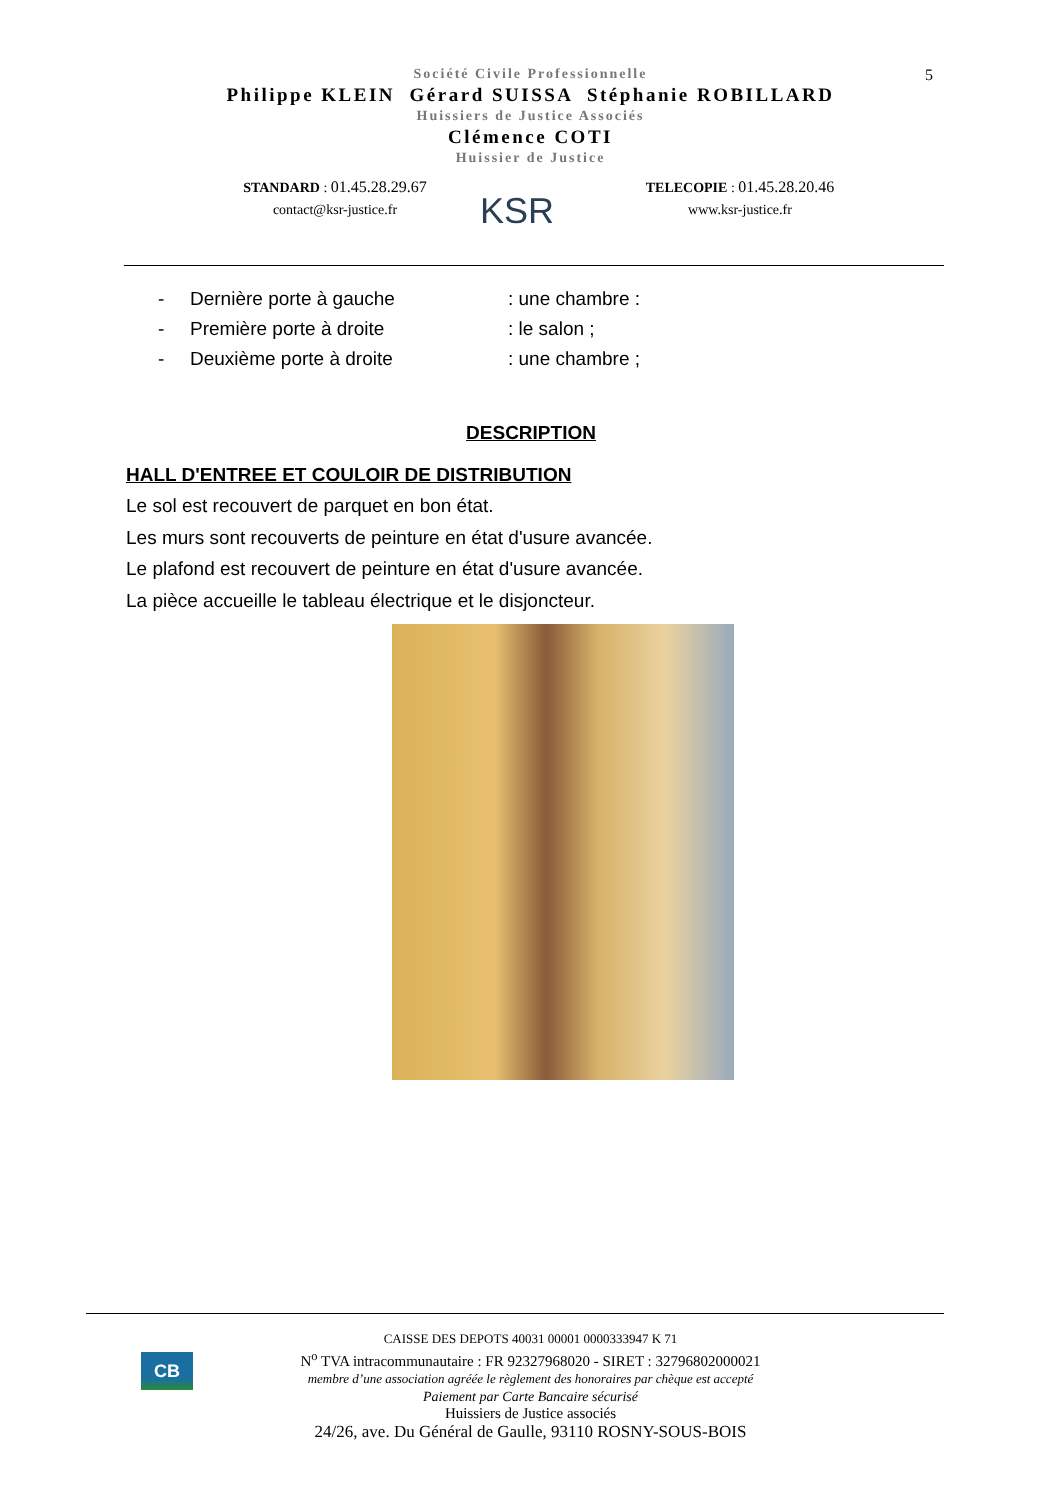Société Civile Professionnelle
Philippe KLEIN Gérard SUISSA Stéphanie ROBILLARD
Huissiers de Justice Associés
Clémence COTI
Huissier de Justice
5
STANDARD : 01.45.28.29.67
contact@ksr-justice.fr
KSR
TELECOPIE : 01.45.28.20.46
www.ksr-justice.fr
- Dernière porte à gauche: une chambre :
- Première porte à droite: le salon ;
- Deuxième porte à droite: une chambre ;
DESCRIPTION
HALL D'ENTREE ET COULOIR DE DISTRIBUTION
Le sol est recouvert de parquet en bon état.
Les murs sont recouverts de peinture en état d'usure avancée.
Le plafond est recouvert de peinture en état d'usure avancée.
La pièce accueille le tableau électrique et le disjoncteur.
CB
CAISSE DES DEPOTS 40031 00001 0000333947 K 71
N<sup>o</sup> TVA intracommunautaire : FR 92327968020 - SIRET : 32796802000021
membre d’une association agréée le règlement des honoraires par chèque est accepté
Paiement par Carte Bancaire sécurisé
Huissiers de Justice associés
24/26, ave. Du Général de Gaulle, 93110 ROSNY-SOUS-BOIS